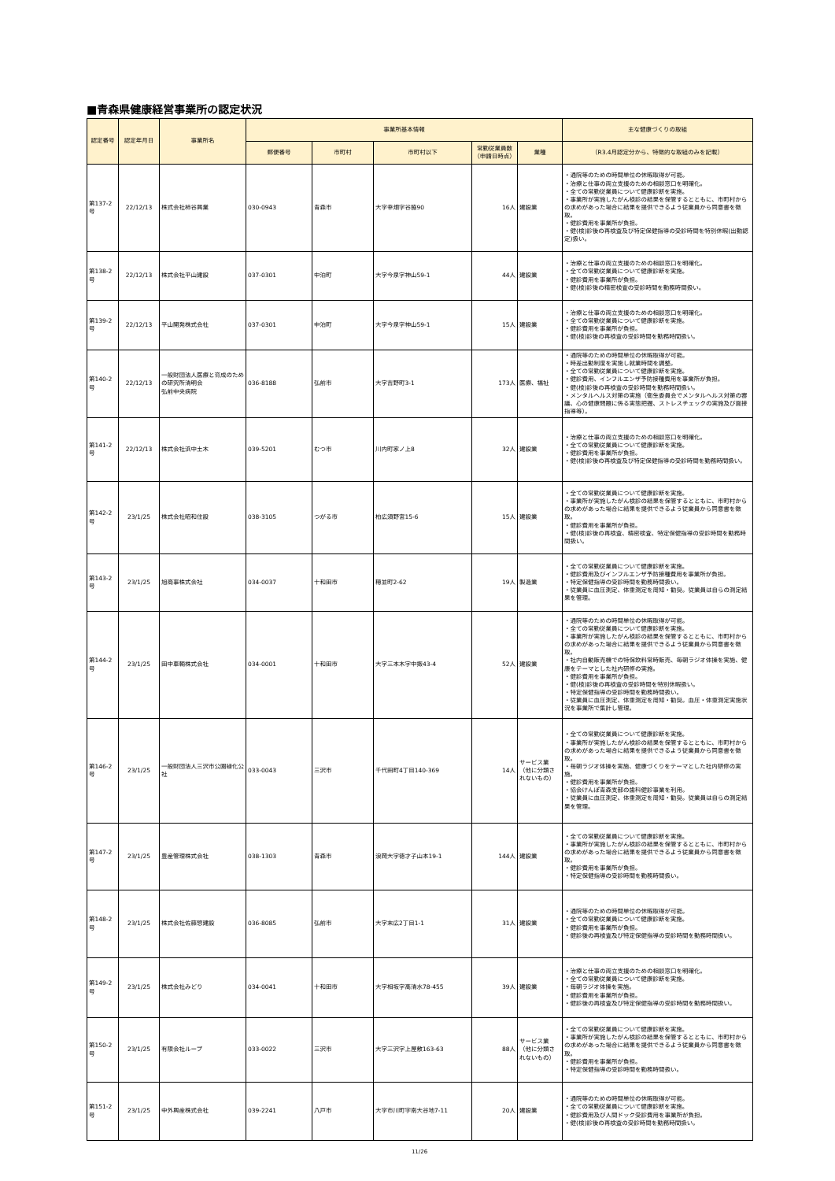■青森県健康経営事業所の認定状況
| 認定番号 | 認定年月日 | 事業所名 | 事業所基本情報 | | | | | 主な健康づくりの取組 |
| --- | --- | --- | --- | --- | --- | --- | --- | --- |
| | | | 郵便番号 | 市町村 | 市町村以下 | 常勤従業員数 （申請日時点） | 業種 | （R3.4月認定分から、特徴的な取組のみを記載） |
| 第137-2号 | 22/12/13 | 株式会社柿谷興業 | 030-0943 | 青森市 | 大字幸畑字谷脇90 | 16人 | 建設業 | ・通院等のための時間単位の休暇取得が可能。 ・治療と仕事の両立支援のための相談窓口を明確化。 ・全ての常勤従業員について健康診断を実施。 ・事業所が実施したがん検診の結果を保管するとともに、市町村からの求めがあった場合に結果を提供できるよう従業員から同意書を徴取。 ・健診費用を事業所が負担。 ・健(検)診後の再検査及び特定保健指導の受診時間を特別休暇(出勤認定)扱い。 |
| 第138-2号 | 22/12/13 | 株式会社平山建設 | 037-0301 | 中泊町 | 大字今泉字神山59-1 | 44人 | 建設業 | ・治療と仕事の両立支援のための相談窓口を明確化。 ・全ての常勤従業員について健康診断を実施。 ・健診費用を事業所が負担。 ・健(検)診後の精密検査の受診時間を勤務時間扱い。 |
| 第139-2号 | 22/12/13 | 平山開発株式会社 | 037-0301 | 中泊町 | 大字今泉字神山59-1 | 15人 | 建設業 | ・治療と仕事の両立支援のための相談窓口を明確化。 ・全ての常勤従業員について健康診断を実施。 ・健診費用を事業所が負担。 ・健(検)診後の再検査の受診時間を勤務時間扱い。 |
| 第140-2号 | 22/12/13 | 一般財団法人医療と育成のための研究所清明会 弘前中央病院 | 036-8188 | 弘前市 | 大字吉野町3-1 | 173人 | 医療、福祉 | ・通院等のための時間単位の休暇取得が可能。 ・時差出勤制度を実施し就業時間を調整。 ・全ての常勤従業員について健康診断を実施。 ・健診費用、インフルエンザ予防接種費用を事業所が負担。 ・健(検)診後の再検査の受診時間を勤務時間扱い。 ・メンタルヘルス対策の実施（衛生委員会でメンタルヘルス対策の審議、心の健康問題に係る実態把握、ストレスチェックの実施及び面接指導等）。 |
| 第141-2号 | 22/12/13 | 株式会社浜中土木 | 039-5201 | むつ市 | 川内町家ノ上8 | 32人 | 建設業 | ・治療と仕事の両立支援のための相談窓口を明確化。 ・全ての常勤従業員について健康診断を実施。 ・健診費用を事業所が負担。 ・健(検)診後の再検査及び特定保健指導の受診時間を勤務時間扱い。 |
| 第142-2号 | 23/1/25 | 株式会社昭和住設 | 038-3105 | つがる市 | 柏広須野宮15-6 | 15人 | 建設業 | ・全ての常勤従業員について健康診断を実施。 ・事業所が実施したがん検診の結果を保管するとともに、市町村からの求めがあった場合に結果を提供できるよう従業員から同意書を徴取。 ・健診費用を事業所が負担。 ・健(検)診後の再検査、精密検査、特定保健指導の受診時間を勤務時間扱い。 |
| 第143-2号 | 23/1/25 | 旭商事株式会社 | 034-0037 | 十和田市 | 穂並町2-62 | 19人 | 製造業 | ・全ての常勤従業員について健康診断を実施。 ・健診費用及びインフルエンザ予防接種費用を事業所が負担。 ・特定保健指導の受診時間を勤務時間扱い。 ・従業員に血圧測定、体重測定を周知・勧奨。従業員は自らの測定結果を管理。 |
| 第144-2号 | 23/1/25 | 田中車輌株式会社 | 034-0001 | 十和田市 | 大字三本木字中掫43-4 | 52人 | 建設業 | ・通院等のための時間単位の休暇取得が可能。 ・全ての常勤従業員について健康診断を実施。 ・事業所が実施したがん検診の結果を保管するとともに、市町村からの求めがあった場合に結果を提供できるよう従業員から同意書を徴取。 ・社内自動販売機での特保飲料常時販売、毎朝ラジオ体操を実施、健康をテーマとした社内研修の実施。 ・健診費用を事業所が負担。 ・健(検)診後の再検査の受診時間を特別休暇扱い。 ・特定保健指導の受診時間を勤務時間扱い。 ・従業員に血圧測定、体重測定を周知・勧奨。血圧・体重測定実施状況を事業所で集計し管理。 |
| 第146-2号 | 23/1/25 | 一般財団法人三沢市公園緑化公社 | 033-0043 | 三沢市 | 千代田町4丁目140-369 | 14人 | サービス業（他に分類されないもの） | ・全ての常勤従業員について健康診断を実施。 ・事業所が実施したがん検診の結果を保管するとともに、市町村からの求めがあった場合に結果を提供できるよう従業員から同意書を徴取。 ・毎朝ラジオ体操を実施、健康づくりをテーマとした社内研修の実施。 ・健診費用を事業所が負担。 ・協会けんぽ青森支部の歯科健診事業を利用。 ・従業員に血圧測定、体重測定を周知・勧奨。従業員は自らの測定結果を管理。 |
| 第147-2号 | 23/1/25 | 豊産管理株式会社 | 038-1303 | 青森市 | 浪岡大字徳才子山本19-1 | 144人 | 建設業 | ・全ての常勤従業員について健康診断を実施。 ・事業所が実施したがん検診の結果を保管するとともに、市町村からの求めがあった場合に結果を提供できるよう従業員から同意書を徴取。 ・健診費用を事業所が負担。 ・特定保健指導の受診時間を勤務時間扱い。 |
| 第148-2号 | 23/1/25 | 株式会社佐藤惣建設 | 036-8085 | 弘前市 | 大字末広2丁目1-1 | 31人 | 建設業 | ・通院等のための時間単位の休暇取得が可能。 ・全ての常勤従業員について健康診断を実施。 ・健診費用を事業所が負担。 ・健診後の再検査及び特定保健指導の受診時間を勤務時間扱い。 |
| 第149-2号 | 23/1/25 | 株式会社みどり | 034-0041 | 十和田市 | 大字相坂字高清水78-455 | 39人 | 建設業 | ・治療と仕事の両立支援のための相談窓口を明確化。 ・全ての常勤従業員について健康診断を実施。 ・毎朝ラジオ体操を実施。 ・健診費用を事業所が負担。 ・健診後の再検査及び特定保健指導の受診時間を勤務時間扱い。 |
| 第150-2号 | 23/1/25 | 有限会社ループ | 033-0022 | 三沢市 | 大字三沢字上屋敷163-63 | 88人 | サービス業（他に分類されないもの） | ・全ての常勤従業員について健康診断を実施。 ・事業所が実施したがん検診の結果を保管するとともに、市町村からの求めがあった場合に結果を提供できるよう従業員から同意書を徴取。 ・健診費用を事業所が負担。 ・特定保健指導の受診時間を勤務時間扱い。 |
| 第151-2号 | 23/1/25 | 中外興産株式会社 | 039-2241 | 八戸市 | 大字市川町字南大谷地7-11 | 20人 | 建設業 | ・通院等のための時間単位の休暇取得が可能。 ・全ての常勤従業員について健康診断を実施。 ・健診費用及び人間ドック受診費用を事業所が負担。 ・健(検)診後の再検査の受診時間を勤務時間扱い。 |
11/26